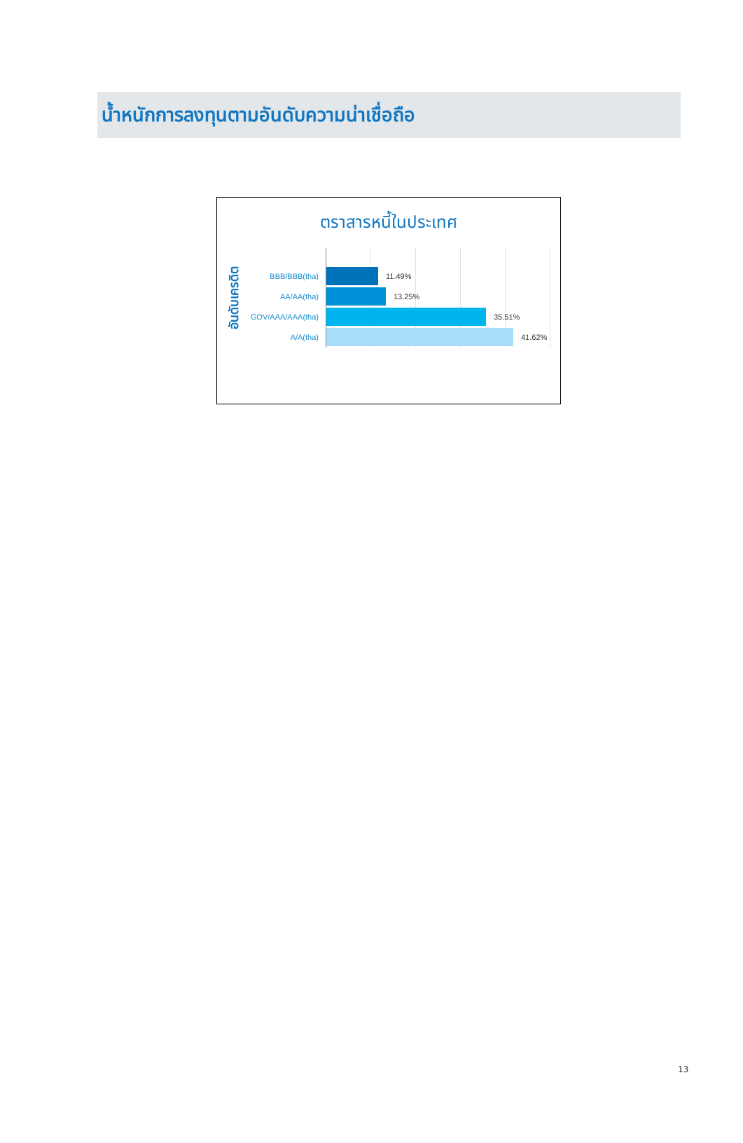น้ำหนักการลงทุนตามอันดับความน่าเชื่อถือ
ตราสารหนี้ในประเทศ
อันดับเครดิต
BBB/BBB(tha)
AA/AA(tha)
GOV/AAA/AAA(tha)
A/A(tha)
11.49%
13.25%
35.51%
41.62%
13